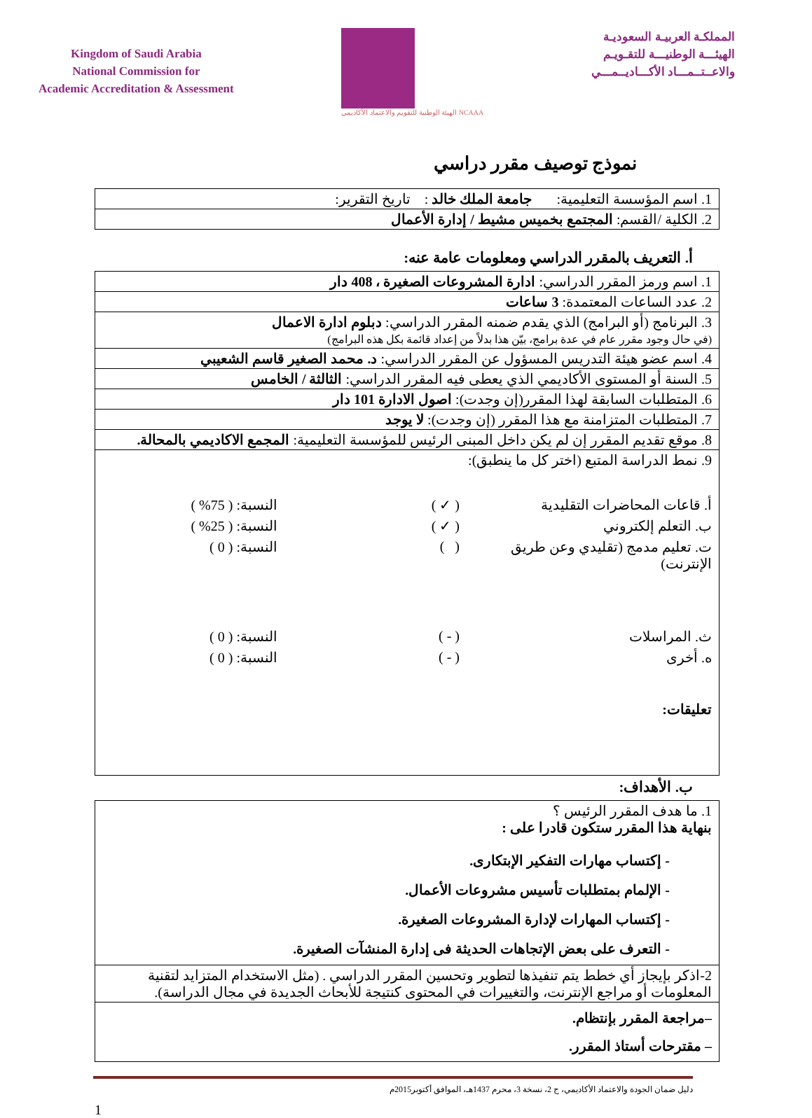Kingdom of Saudi Arabia
National Commission for
Academic Accreditation & Assessment
NCAAA الهيئة الوطنية للتقويم والاعتماد الأكاديمي
المملكـة العربيـة السعوديـة
الهيئـــة الوطنيـــة للتقـويـم
والاعــتــمـــاد الأكـــاديــمـــي
نموذج توصيف مقرر دراسي
| 1. اسم المؤسسة التعليمية: جامعة الملك خالد : تاريخ التقرير: |
| 2. الكلية /القسم: المجتمع بخميس مشيط / إدارة الأعمال |
أ. التعريف بالمقرر الدراسي ومعلومات عامة عنه:
| 1. اسم ورمز المقرر الدراسي: ادارة المشروعات الصغيرة ، 408 دار |
| 2. عدد الساعات المعتمدة: 3 ساعات |
| 3. البرنامج (أو البرامج) الذي يقدم ضمنه المقرر الدراسي: دبلوم ادارة الاعمال (في حال وجود مقرر عام في عدة برامج، بيّن هذا بدلاً من إعداد قائمة بكل هذه البرامج) |
| 4. اسم عضو هيئة التدريس المسؤول عن المقرر الدراسي: د. محمد الصغير قاسم الشعيبي |
| 5. السنة أو المستوى الأكاديمي الذي يعطى فيه المقرر الدراسي: الثالثة / الخامس |
| 6. المتطلبات السابقة لهذا المقرر(إن وجدت): اصول الادارة 101 دار |
| 7. المتطلبات المتزامنة مع هذا المقرر (إن وجدت): لا يوجد |
| 8. موقع تقديم المقرر إن لم يكن داخل المبنى الرئيس للمؤسسة التعليمية: المجمع الاكاديمي بالمحالة. |
| 9. نمط الدراسة المتبع (اختر كل ما ينطبق): أ. قاعات المحاضرات التقليدية ( ✓ ) النسبة: ( 75% ) ب. التعلم إلكتروني ( ✓ ) النسبة: ( 25% ) ت. تعليم مدمج (تقليدي وعن طريق الإنترنت) ( ) النسبة: ( 0 ) ث. المراسلات ( - ) النسبة: ( 0 ) ه. أخرى ( - ) النسبة: ( 0 ) تعليقات: |
ب. الأهداف:
| 1. ما هدف المقرر الرئيس ؟ بنهاية هذا المقرر ستكون قادرا على : - إكتساب مهارات التفكير الإبتكارى. - الإلمام بمتطلبات تأسيس مشروعات الأعمال. - إكتساب المهارات لإدارة المشروعات الصغيرة. - التعرف على بعض الإتجاهات الحديثة فى إدارة المنشآت الصغيرة. |
| 2-اذكر بإيجاز أي خطط يتم تنفيذها لتطوير وتحسين المقرر الدراسي . (مثل الاستخدام المتزايد لتقنية المعلومات أو مراجع الإنترنت، والتغييرات في المحتوى كنتيجة للأبحاث الجديدة في مجال الدراسة). |
| –مراجعة المقرر بإنتظام. – مقترحات أستاذ المقرر. |
دليل ضمان الجودة والاعتماد الأكاديمي، ج 2، نسخة 3، محرم 1437هـ، الموافق أكتوبر2015م
1